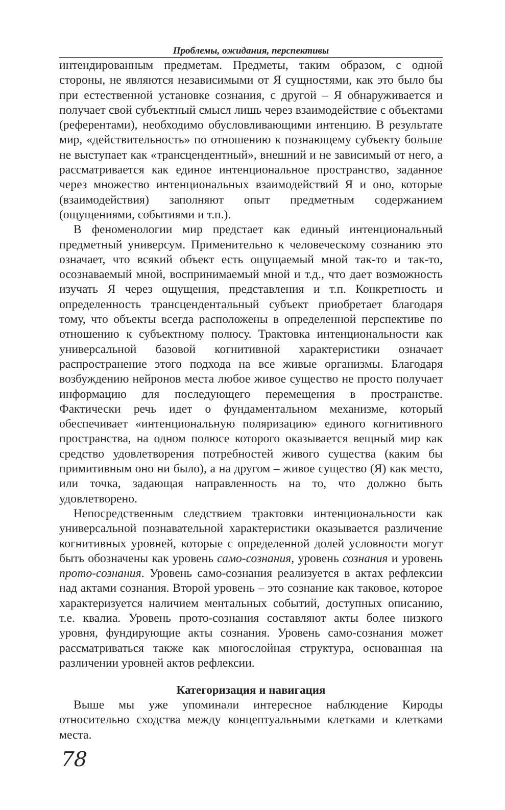Проблемы, ожидания, перспективы
интендированным предметам. Предметы, таким образом, с одной стороны, не являются независимыми от Я сущностями, как это было бы при естественной установке сознания, с другой – Я обнаруживается и получает свой субъектный смысл лишь через взаимодействие с объектами (референтами), необходимо обусловливающими интенцию. В результате мир, «действительность» по отношению к познающему субъекту больше не выступает как «трансцендентный», внешний и не зависимый от него, а рассматривается как единое интенциональное пространство, заданное через множество интенциональных взаимодействий Я и оно, которые (взаимодействия) заполняют опыт предметным содержанием (ощущениями, событиями и т.п.).
В феноменологии мир предстает как единый интенциональный предметный универсум. Применительно к человеческому сознанию это означает, что всякий объект есть ощущаемый мной так-то и так-то, осознаваемый мной, воспринимаемый мной и т.д., что дает возможность изучать Я через ощущения, представления и т.п. Конкретность и определенность трансцендентальный субъект приобретает благодаря тому, что объекты всегда расположены в определенной перспективе по отношению к субъектному полюсу. Трактовка интенциональности как универсальной базовой когнитивной характеристики означает распространение этого подхода на все живые организмы. Благодаря возбуждению нейронов места любое живое существо не просто получает информацию для последующего перемещения в пространстве. Фактически речь идет о фундаментальном механизме, который обеспечивает «интенциональную поляризацию» единого когнитивного пространства, на одном полюсе которого оказывается вещный мир как средство удовлетворения потребностей живого существа (каким бы примитивным оно ни было), а на другом – живое существо (Я) как место, или точка, задающая направленность на то, что должно быть удовлетворено.
Непосредственным следствием трактовки интенциональности как универсальной познавательной характеристики оказывается различение когнитивных уровней, которые с определенной долей условности могут быть обозначены как уровень само-сознания, уровень сознания и уровень прото-сознания. Уровень само-сознания реализуется в актах рефлексии над актами сознания. Второй уровень – это сознание как таковое, которое характеризуется наличием ментальных событий, доступных описанию, т.е. квалиа. Уровень прото-сознания составляют акты более низкого уровня, фундирующие акты сознания. Уровень само-сознания может рассматриваться также как многослойная структура, основанная на различении уровней актов рефлексии.
Категоризация и навигация
Выше мы уже упоминали интересное наблюдение Кироды относительно сходства между концептуальными клетками и клетками места.
78